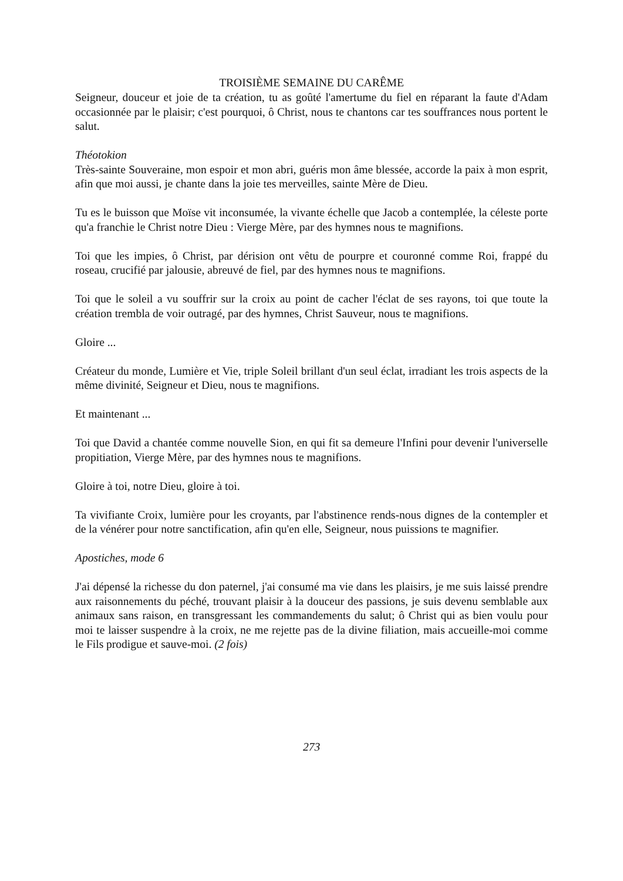TROISIÈME SEMAINE DU CARÊME
Seigneur, douceur et joie de ta création, tu as goûté l'amertume du fiel en réparant la faute d'Adam occasionnée par le plaisir; c'est pourquoi, ô Christ, nous te chantons car tes souffrances nous portent le salut.
Théotokion
Très-sainte Souveraine, mon espoir et mon abri, guéris mon âme blessée, accorde la paix à mon esprit, afin que moi aussi, je chante dans la joie tes merveilles, sainte Mère de Dieu.
Tu es le buisson que Moïse vit inconsumée, la vivante échelle que Jacob a contemplée, la céleste porte qu'a franchie le Christ notre Dieu : Vierge Mère, par des hymnes nous te magnifions.
Toi que les impies, ô Christ, par dérision ont vêtu de pourpre et couronné comme Roi, frappé du roseau, crucifié par jalousie, abreuvé de fiel, par des hymnes nous te magnifions.
Toi que le soleil a vu souffrir sur la croix au point de cacher l'éclat de ses rayons, toi que toute la création trembla de voir outragé, par des hymnes, Christ Sauveur, nous te magnifions.
Gloire ...
Créateur du monde, Lumière et Vie, triple Soleil brillant d'un seul éclat, irradiant les trois aspects de la même divinité, Seigneur et Dieu, nous te magnifions.
Et maintenant ...
Toi que David a chantée comme nouvelle Sion, en qui fit sa demeure l'Infini pour devenir l'universelle propitiation, Vierge Mère, par des hymnes nous te magnifions.
Gloire à toi, notre Dieu, gloire à toi.
Ta vivifiante Croix, lumière pour les croyants, par l'abstinence rends-nous dignes de la contempler et de la vénérer pour notre sanctification, afin qu'en elle, Seigneur, nous puissions te magnifier.
Apostiches, mode 6
J'ai dépensé la richesse du don paternel, j'ai consumé ma vie dans les plaisirs, je me suis laissé prendre aux raisonnements du péché, trouvant plaisir à la douceur des passions, je suis devenu semblable aux animaux sans raison, en transgressant les commandements du salut; ô Christ qui as bien voulu pour moi te laisser suspendre à la croix, ne me rejette pas de la divine filiation, mais accueille-moi comme le Fils prodigue et sauve-moi. (2 fois)
273